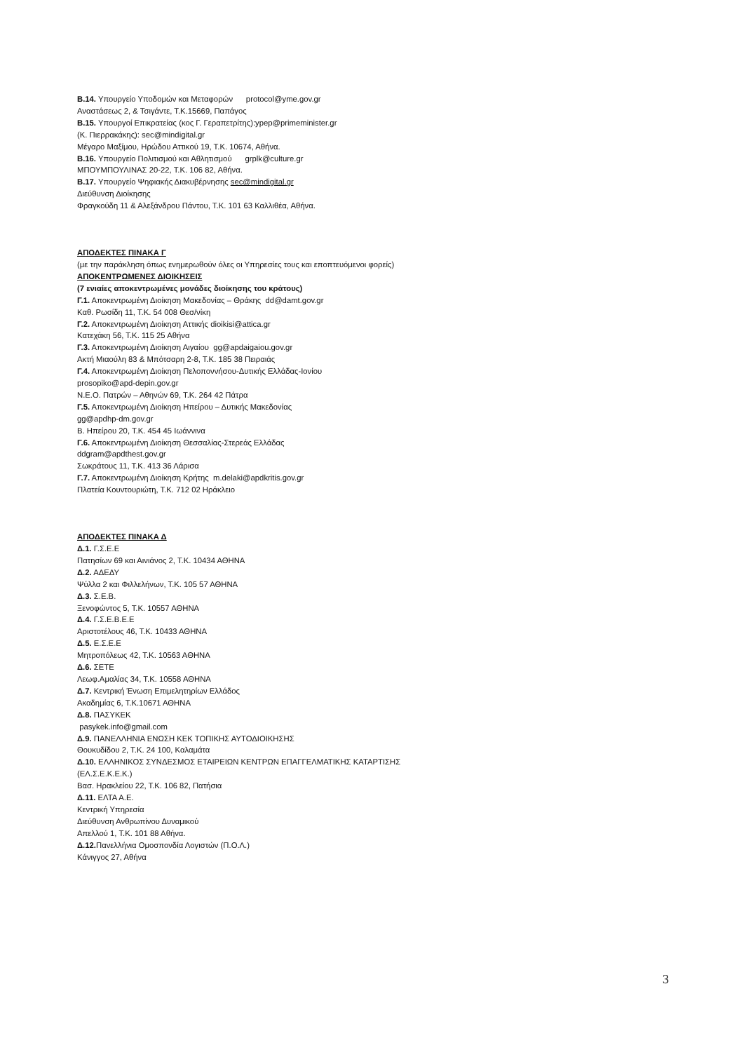Β.14. Υπουργείο Υποδομών και Μεταφορών protocol@yme.gov.gr
Αναστάσεως 2, & Τσιγάντε, Τ.Κ.15669, Παπάγος
Β.15. Υπουργοί Επικρατείας (κος Γ. Γεραπετρίτης):ypep@primeminister.gr
(Κ. Πιερρακάκης): sec@mindigital.gr
Μέγαρο Μαξίμου, Ηρώδου Αττικού 19, Τ.Κ. 10674, Αθήνα.
Β.16. Υπουργείο Πολιτισμού και Αθλητισμού grplk@culture.gr
ΜΠΟΥΜΠΟΥΛΙΝΑΣ 20-22, Τ.Κ. 106 82, Αθήνα.
Β.17. Υπουργείο Ψηφιακής Διακυβέρνησης sec@mindigital.gr
Διεύθυνση Διοίκησης
Φραγκούδη 11 & Αλεξάνδρου Πάντου, Τ.Κ. 101 63 Καλλιθέα, Αθήνα.
ΑΠΟΔΕΚΤΕΣ ΠΙΝΑΚΑ Γ
(με την παράκληση όπως ενημερωθούν όλες οι Υπηρεσίες τους και εποπτευόμενοι φορείς)
ΑΠΟΚΕΝΤΡΩΜΕΝΕΣ ΔΙΟΙΚΗΣΕΙΣ
(7 ενιαίες αποκεντρωμένες μονάδες διοίκησης του κράτους)
Γ.1. Αποκεντρωμένη Διοίκηση Μακεδονίας – Θράκης dd@damt.gov.gr
Καθ. Ρωσίδη 11, Τ.Κ. 54 008 Θεσ/νίκη
Γ.2. Αποκεντρωμένη Διοίκηση Αττικής dioikisi@attica.gr
Κατεχάκη 56, Τ.Κ. 115 25 Αθήνα
Γ.3. Αποκεντρωμένη Διοίκηση Αιγαίου gg@apdaigaiou.gov.gr
Ακτή Μιαούλη 83 & Μπότσαρη 2-8, Τ.Κ. 185 38 Πειραιάς
Γ.4. Αποκεντρωμένη Διοίκηση Πελοποννήσου-Δυτικής Ελλάδας-Ιονίου
prosopiko@apd-depin.gov.gr
Ν.Ε.Ο. Πατρών – Αθηνών 69, Τ.Κ. 264 42 Πάτρα
Γ.5. Αποκεντρωμένη Διοίκηση Ηπείρου – Δυτικής Μακεδονίας
gg@apdhp-dm.gov.gr
Β. Ηπείρου 20, Τ.Κ. 454 45 Ιωάννινα
Γ.6. Αποκεντρωμένη Διοίκηση Θεσσαλίας-Στερεάς Ελλάδας
ddgram@apdthest.gov.gr
Σωκράτους 11, Τ.Κ. 413 36 Λάρισα
Γ.7. Αποκεντρωμένη Διοίκηση Κρήτης m.delaki@apdkritis.gov.gr
Πλατεία Κουντουριώτη, Τ.Κ. 712 02 Ηράκλειο
ΑΠΟΔΕΚΤΕΣ ΠΙΝΑΚΑ Δ
Δ.1. Γ.Σ.Ε.Ε
Πατησίων 69 και Αινιάνος 2, Τ.Κ. 10434 ΑΘΗΝΑ
Δ.2. ΑΔΕΔΥ
Ψύλλα 2 και Φιλλελήνων, Τ.Κ. 105 57 ΑΘΗΝΑ
Δ.3. Σ.Ε.Β.
Ξενοφώντος 5, Τ.Κ. 10557 ΑΘΗΝΑ
Δ.4. Γ.Σ.Ε.Β.Ε.Ε
Αριστοτέλους 46, Τ.Κ. 10433 ΑΘΗΝΑ
Δ.5. Ε.Σ.Ε.Ε
Μητροπόλεως 42, Τ.Κ. 10563 ΑΘΗΝΑ
Δ.6. ΣΕΤΕ
Λεωφ.Αμαλίας 34, Τ.Κ. 10558 ΑΘΗΝΑ
Δ.7. Κεντρική Ένωση Επιμελητηρίων Ελλάδος
Ακαδημίας 6, Τ.Κ.10671 ΑΘΗΝΑ
Δ.8. ΠΑΣΥΚΕΚ
pasykek.info@gmail.com
Δ.9. ΠΑΝΕΛΛΗΝΙΑ ΕΝΩΣΗ ΚΕΚ ΤΟΠΙΚΗΣ ΑΥΤΟΔΙΟΙΚΗΣΗΣ
Θουκυδίδου 2, Τ.Κ. 24 100, Καλαμάτα
Δ.10. ΕΛΛΗΝΙΚΟΣ ΣΥΝΔΕΣΜΟΣ ΕΤΑΙΡΕΙΩΝ ΚΕΝΤΡΩΝ ΕΠΑΓΓΕΛΜΑΤΙΚΗΣ ΚΑΤΑΡΤΙΣΗΣ
(ΕΛ.Σ.Ε.Κ.Ε.Κ.)
Βασ. Ηρακλείου 22, Τ.Κ. 106 82, Πατήσια
Δ.11. ΕΛΤΑ Α.Ε.
Κεντρική Υπηρεσία
Διεύθυνση Ανθρωπίνου Δυναμικού
Απελλού 1, Τ.Κ. 101 88 Αθήνα.
Δ.12. Πανελλήνια Ομοσπονδία Λογιστών (Π.Ο.Λ.)
Κάνιγγος 27, Αθήνα
3